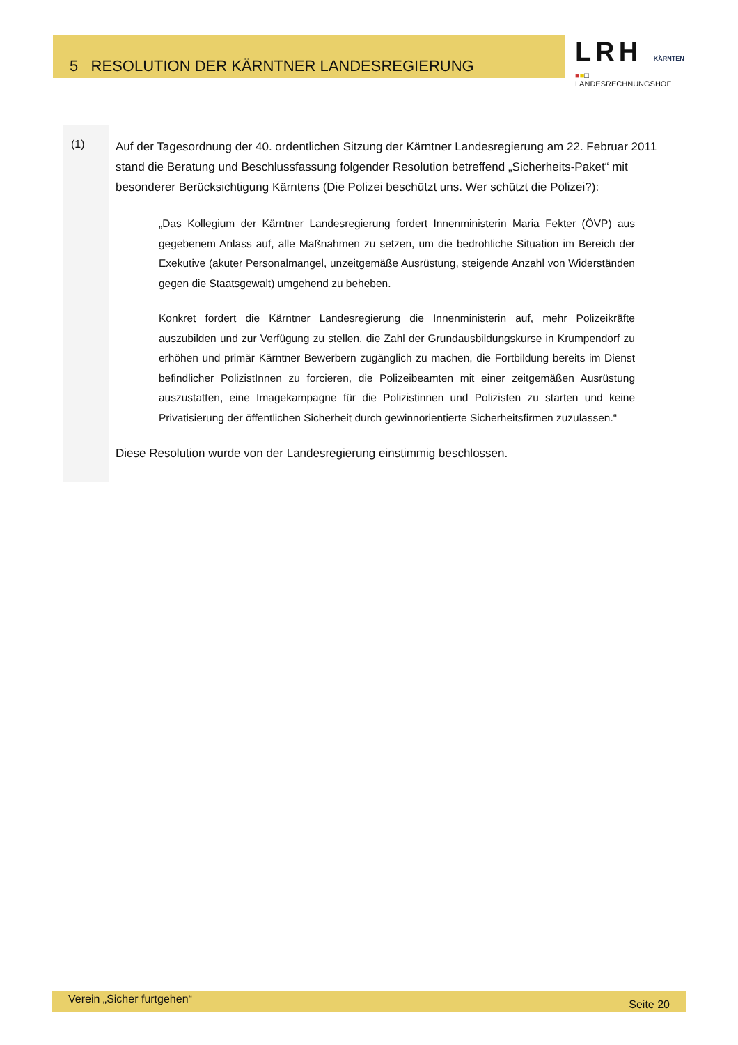5 RESOLUTION DER KÄRNTNER LANDESREGIERUNG
LRH KÄRNTEN
■■□ LANDESRECHNUNGSHOF
(1)
Auf der Tagesordnung der 40. ordentlichen Sitzung der Kärntner Landesregierung am 22. Februar 2011 stand die Beratung und Beschlussfassung folgender Resolution betreffend „Sicherheits-Paket“ mit besonderer Berücksichtigung Kärntens (Die Polizei beschützt uns. Wer schützt die Polizei?):
„Das Kollegium der Kärntner Landesregierung fordert Innenministerin Maria Fekter (ÖVP) aus gegebenem Anlass auf, alle Maßnahmen zu setzen, um die bedrohliche Situation im Bereich der Exekutive (akuter Personalmangel, unzeitgemäße Ausrüstung, steigende Anzahl von Widerständen gegen die Staatsgewalt) umgehend zu beheben.
Konkret fordert die Kärntner Landesregierung die Innenministerin auf, mehr Polizeikräfte auszubilden und zur Verfügung zu stellen, die Zahl der Grundausbildungskurse in Krumpendorf zu erhöhen und primär Kärntner Bewerbern zugänglich zu machen, die Fortbildung bereits im Dienst befindlicher PolizistInnen zu forcieren, die Polizeibeamten mit einer zeitgemäßen Ausrüstung auszustatten, eine Imagekampagne für die Polizistinnen und Polizisten zu starten und keine Privatisierung der öffentlichen Sicherheit durch gewinnorientierte Sicherheitsfirmen zuzulassen.“
Diese Resolution wurde von der Landesregierung einstimmig beschlossen.
Verein „Sicher furtgehen“ Seite 20